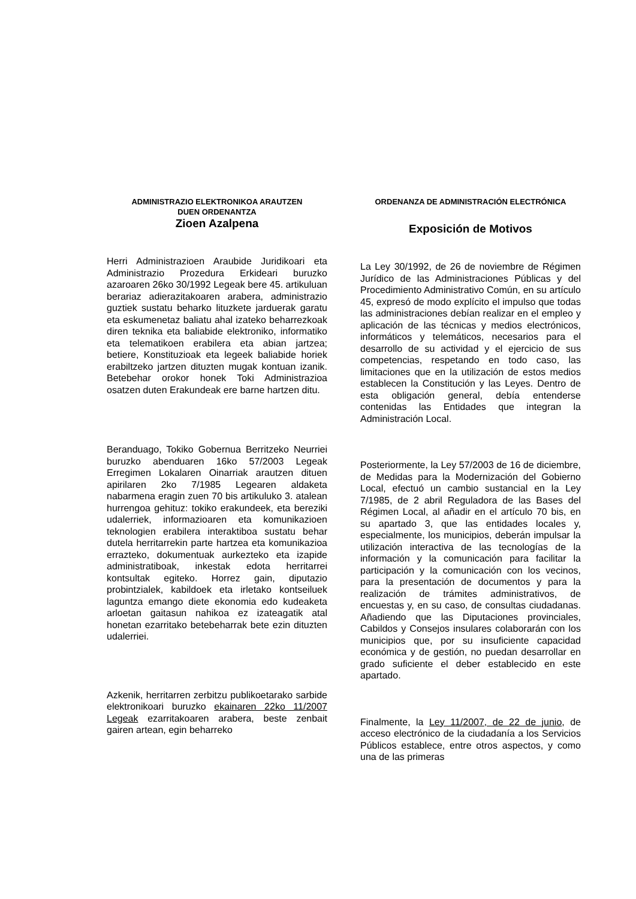ADMINISTRAZIO ELEKTRONIKOA ARAUTZEN
DUEN ORDENANTZA
Zioen Azalpena
Herri Administrazioen Araubide Juridikoari eta Administrazio Prozedura Erkideari buruzko azaroaren 26ko 30/1992 Legeak bere 45. artikuluan berariaz adierazitakoaren arabera, administrazio guztiek sustatu beharko lituzkete jarduerak garatu eta eskumenetaz baliatu ahal izateko beharrezkoak diren teknika eta baliabide elektroniko, informatiko eta telematikoen erabilera eta abian jartzea; betiere, Konstituzioak eta legeek baliabide horiek erabiltzeko jartzen dituzten mugak kontuan izanik. Betebehar orokor honek Toki Administrazioa osatzen duten Erakundeak ere barne hartzen ditu.
Beranduago, Tokiko Gobernua Berritzeko Neurriei buruzko abenduaren 16ko 57/2003 Legeak Erregimen Lokalaren Oinarriak arautzen dituen apirilaren 2ko 7/1985 Legearen aldaketa nabarmena eragin zuen 70 bis artikuluko 3. atalean hurrengoa gehituz: tokiko erakundeek, eta bereziki udalerriek, informazioaren eta komunikazioen teknologien erabilera interaktiboa sustatu behar dutela herritarrekin parte hartzea eta komunikazioa errazteko, dokumentuak aurkezteko eta izapide administratiboak, inkestak edota herritarrei kontsultak egiteko. Horrez gain, diputazio probintzialek, kabildoek eta irletako kontseiluek laguntza emango diete ekonomia edo kudeaketa arloetan gaitasun nahikoa ez izateagatik atal honetan ezarritako betebeharrak bete ezin dituzten udalerriei.
Azkenik, herritarren zerbitzu publikoetarako sarbide elektronikoari buruzko ekainaren 22ko 11/2007 Legeak ezarritakoaren arabera, beste zenbait gairen artean, egin beharreko
ORDENANZA DE ADMINISTRACIÓN ELECTRÓNICA
Exposición de Motivos
La Ley 30/1992, de 26 de noviembre de Régimen Jurídico de las Administraciones Públicas y del Procedimiento Administrativo Común, en su artículo 45, expresó de modo explícito el impulso que todas las administraciones debían realizar en el empleo y aplicación de las técnicas y medios electrónicos, informáticos y telemáticos, necesarios para el desarrollo de su actividad y el ejercicio de sus competencias, respetando en todo caso, las limitaciones que en la utilización de estos medios establecen la Constitución y las Leyes. Dentro de esta obligación general, debía entenderse contenidas las Entidades que integran la Administración Local.
Posteriormente, la Ley 57/2003 de 16 de diciembre, de Medidas para la Modernización del Gobierno Local, efectuó un cambio sustancial en la Ley 7/1985, de 2 abril Reguladora de las Bases del Régimen Local, al añadir en el artículo 70 bis, en su apartado 3, que las entidades locales y, especialmente, los municipios, deberán impulsar la utilización interactiva de las tecnologías de la información y la comunicación para facilitar la participación y la comunicación con los vecinos, para la presentación de documentos y para la realización de trámites administrativos, de encuestas y, en su caso, de consultas ciudadanas. Añadiendo que las Diputaciones provinciales, Cabildos y Consejos insulares colaborarán con los municipios que, por su insuficiente capacidad económica y de gestión, no puedan desarrollar en grado suficiente el deber establecido en este apartado.
Finalmente, la Ley 11/2007, de 22 de junio, de acceso electrónico de la ciudadanía a los Servicios Públicos establece, entre otros aspectos, y como una de las primeras